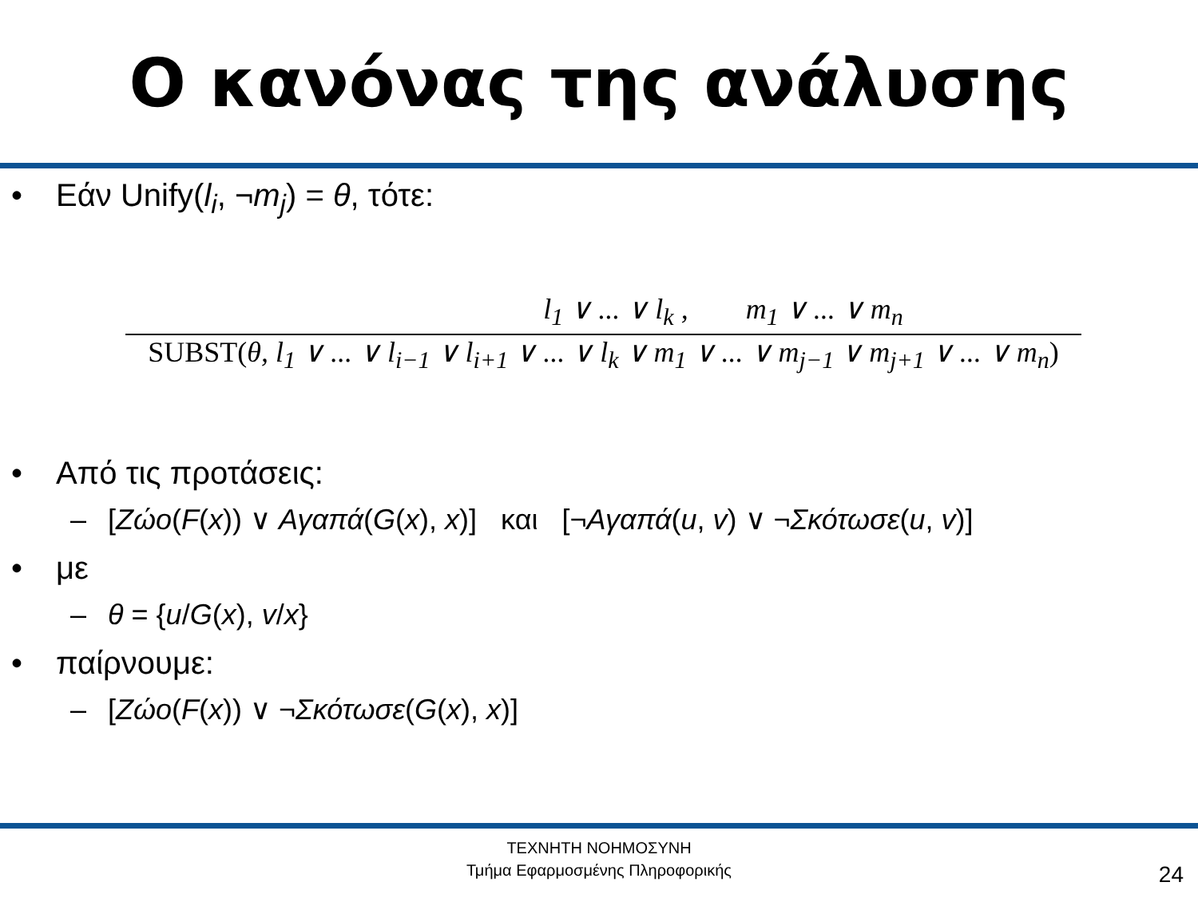Ο κανόνας της ανάλυσης
• Εάν Unify(l<sub>i</sub>, ¬m<sub>j</sub>) = θ, τότε:
l<sub>1</sub> ∨ ... ∨ l<sub>k</sub> , m<sub>1</sub> ∨ ... ∨ m<sub>n</sub>
SUBST(θ, l<sub>1</sub> ∨ ... ∨ l<sub>i−1</sub> ∨ l<sub>i+1</sub> ∨ ... ∨ l<sub>k</sub> ∨ m<sub>1</sub> ∨ ... ∨ m<sub>j−1</sub> ∨ m<sub>j+1</sub> ∨ ... ∨ m<sub>n</sub>)
• Από τις προτάσεις:
– [Ζώο(F(x)) ∨ Αγαπά(G(x), x)] και [¬Αγαπά(u, v) ∨ ¬Σκότωσε(u, v)]
• με
– θ = {u/G(x), v/x}
• παίρνουμε:
– [Ζώο(F(x)) ∨ ¬Σκότωσε(G(x), x)]
ΤΕΧΝΗΤΗ ΝΟΗΜΟΣΥΝΗ
Τμήμα Εφαρμοσμένης Πληροφορικής
24